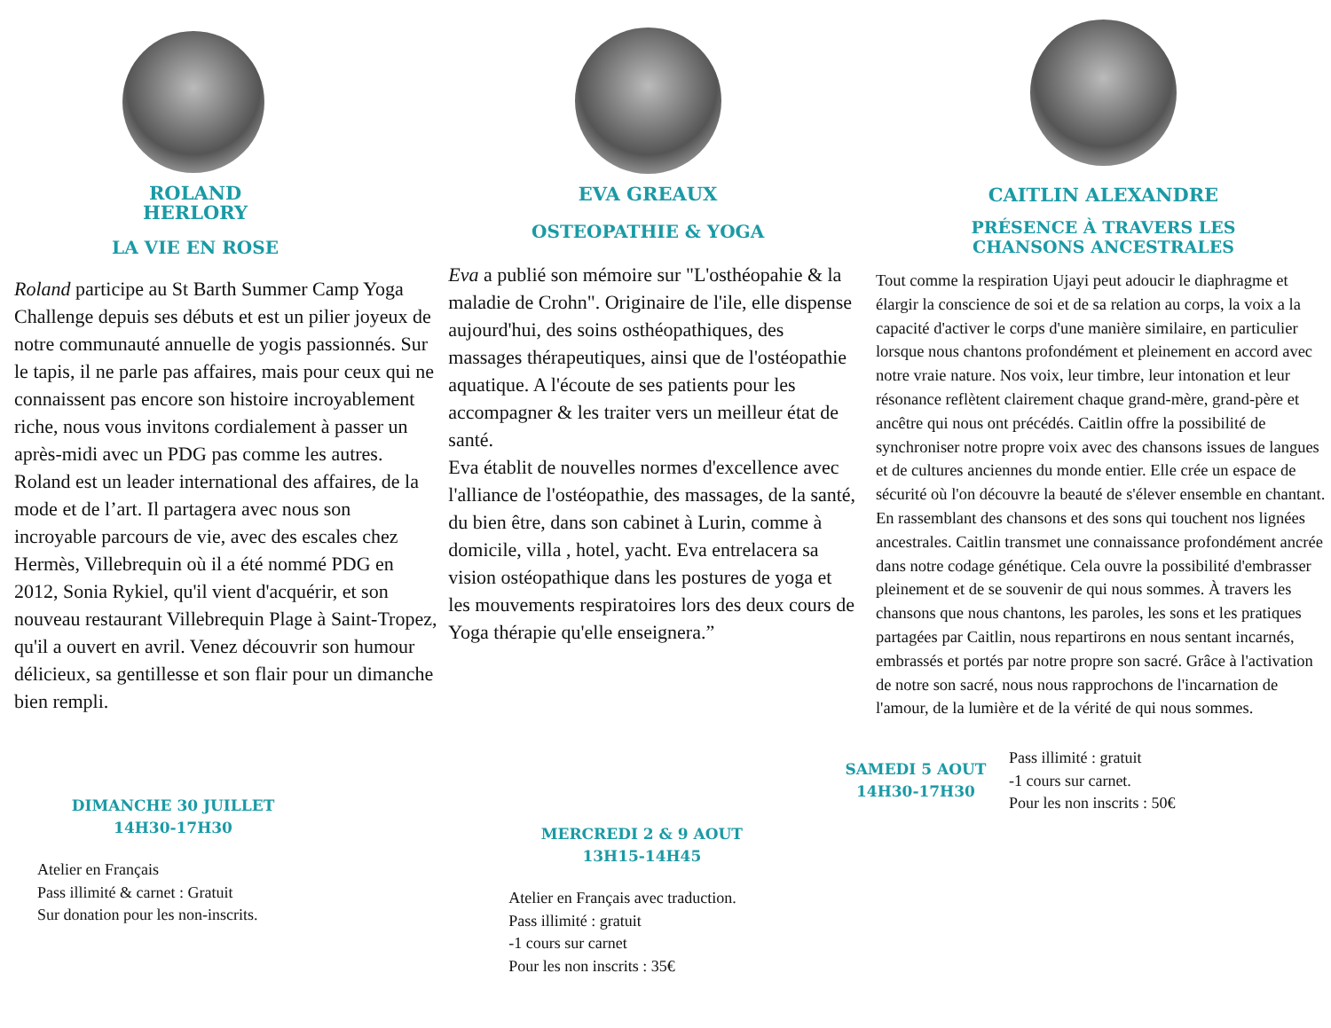ROLAND
HERLORY
LA VIE EN ROSE
Roland participe au St Barth Summer Camp Yoga Challenge depuis ses débuts et est un pilier joyeux de notre communauté annuelle de yogis passionnés. Sur le tapis, il ne parle pas affaires, mais pour ceux qui ne connaissent pas encore son histoire incroyablement riche, nous vous invitons cordialement à passer un après-midi avec un PDG pas comme les autres. Roland est un leader international des affaires, de la mode et de l’art. Il partagera avec nous son incroyable parcours de vie, avec des escales chez Hermès, Villebrequin où il a été nommé PDG en 2012, Sonia Rykiel, qu'il vient d'acquérir, et son nouveau restaurant Villebrequin Plage à Saint-Tropez, qu'il a ouvert en avril. Venez découvrir son humour délicieux, sa gentillesse et son flair pour un dimanche bien rempli.
DIMANCHE 30 JUILLET
14H30-17H30
Atelier en Français
Pass illimité & carnet : Gratuit
Sur donation pour les non-inscrits.
EVA GREAUX
OSTEOPATHIE & YOGA
Eva a publié son mémoire sur "L'osthéopahie & la maladie de Crohn". Originaire de l'ile, elle dispense aujourd'hui, des soins osthéopathiques, des massages thérapeutiques, ainsi que de l'ostéopathie aquatique. A l'écoute de ses patients pour les accompagner & les traiter vers un meilleur état de santé.
Eva établit de nouvelles normes d'excellence avec l'alliance de l'ostéopathie, des massages, de la santé, du bien être, dans son cabinet à Lurin, comme à domicile, villa , hotel, yacht. Eva entrelacera sa vision ostéopathique dans les postures de yoga et les mouvements respiratoires lors des deux cours de Yoga thérapie qu'elle enseignera.”
MERCREDI 2 & 9 AOUT
13H15-14H45
Atelier en Français avec traduction.
Pass illimité : gratuit
-1 cours sur carnet
Pour les non inscrits : 35€
CAITLIN ALEXANDRE
PRÉSENCE À TRAVERS LES
CHANSONS ANCESTRALES
Tout comme la respiration Ujayi peut adoucir le diaphragme et élargir la conscience de soi et de sa relation au corps, la voix a la capacité d'activer le corps d'une manière similaire, en particulier lorsque nous chantons profondément et pleinement en accord avec notre vraie nature. Nos voix, leur timbre, leur intonation et leur résonance reflètent clairement chaque grand-mère, grand-père et ancêtre qui nous ont précédés. Caitlin offre la possibilité de synchroniser notre propre voix avec des chansons issues de langues et de cultures anciennes du monde entier. Elle crée un espace de sécurité où l'on découvre la beauté de s'élever ensemble en chantant. En rassemblant des chansons et des sons qui touchent nos lignées ancestrales. Caitlin transmet une connaissance profondément ancrée dans notre codage génétique. Cela ouvre la possibilité d'embrasser pleinement et de se souvenir de qui nous sommes. À travers les chansons que nous chantons, les paroles, les sons et les pratiques partagées par Caitlin, nous repartirons en nous sentant incarnés, embrassés et portés par notre propre son sacré. Grâce à l'activation de notre son sacré, nous nous rapprochons de l'incarnation de l'amour, de la lumière et de la vérité de qui nous sommes.
SAMEDI 5 AOUT
14H30-17H30
Pass illimité : gratuit
-1 cours sur carnet.
Pour les non inscrits : 50€